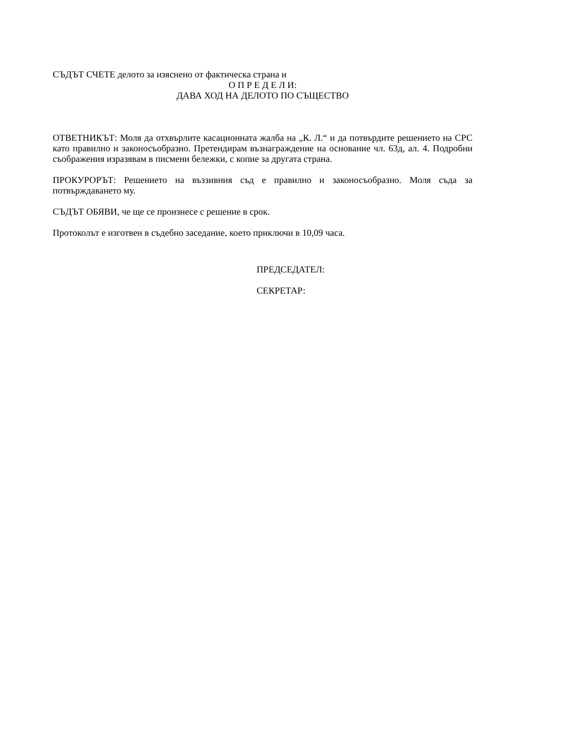СЪДЪТ СЧЕТЕ делото за изяснено от фактическа страна и
О П Р Е Д Е Л И:
ДАВА ХОД НА ДЕЛОТО ПО СЪЩЕСТВО
ОТВЕТНИКЪТ: Моля да отхвърлите касационната жалба на „К. Л.“ и да потвърдите решението на СРС като правилно и законосъобразно. Претендирам възнаграждение на основание чл. 63д, ал. 4. Подробни съображения изразявам в писмени бележки, с копие за другата страна.
ПРОКУРОРЪТ: Решението на въззивния съд е правилно и законосъобразно. Моля съда за потвърждаването му.
СЪДЪТ ОБЯВИ, че ще се произнесе с решение в срок.
Протоколът е изготвен в съдебно заседание, което приключи в 10,09 часа.
ПРЕДСЕДАТЕЛ:
СЕКРЕТАР: